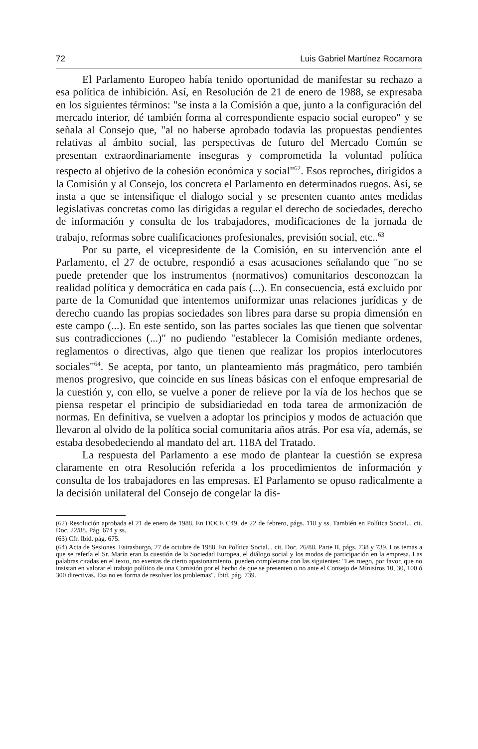72 Luis Gabriel Martínez Rocamora
El Parlamento Europeo había tenido oportunidad de manifestar su rechazo a esa política de inhibición. Así, en Resolución de 21 de enero de 1988, se expresaba en los siguientes términos: "se insta a la Comisión a que, junto a la configuración del mercado interior, dé también forma al correspondiente espacio social europeo" y se señala al Consejo que, "al no haberse aprobado todavía las propuestas pendientes relativas al ámbito social, las perspectivas de futuro del Mercado Común se presentan extraordinariamente inseguras y comprometida la voluntad política respecto al objetivo de la cohesión económica y social"<sup>62</sup>. Esos reproches, dirigidos a la Comisión y al Consejo, los concreta el Parlamento en determinados ruegos. Así, se insta a que se intensifique el dialogo social y se presenten cuanto antes medidas legislativas concretas como las dirigidas a regular el derecho de sociedades, derecho de información y consulta de los trabajadores, modificaciones de la jornada de trabajo, reformas sobre cualificaciones profesionales, previsión social, etc..<sup>63</sup>
Por su parte, el vicepresidente de la Comisión, en su intervención ante el Parlamento, el 27 de octubre, respondió a esas acusaciones señalando que "no se puede pretender que los instrumentos (normativos) comunitarios desconozcan la realidad política y democrática en cada país (...). En consecuencia, está excluido por parte de la Comunidad que intentemos uniformizar unas relaciones jurídicas y de derecho cuando las propias sociedades son libres para darse su propia dimensión en este campo (...). En este sentido, son las partes sociales las que tienen que solventar sus contradicciones (...)" no pudiendo "establecer la Comisión mediante ordenes, reglamentos o directivas, algo que tienen que realizar los propios interlocutores sociales"<sup>64</sup>. Se acepta, por tanto, un planteamiento más pragmático, pero también menos progresivo, que coincide en sus líneas básicas con el enfoque empresarial de la cuestión y, con ello, se vuelve a poner de relieve por la vía de los hechos que se piensa respetar el principio de subsidiariedad en toda tarea de armonización de normas. En definitiva, se vuelven a adoptar los principios y modos de actuación que llevaron al olvido de la política social comunitaria años atrás. Por esa vía, además, se estaba desobedeciendo al mandato del art. 118A del Tratado.
La respuesta del Parlamento a ese modo de plantear la cuestión se expresa claramente en otra Resolución referida a los procedimientos de información y consulta de los trabajadores en las empresas. El Parlamento se opuso radicalmente a la decisión unilateral del Consejo de congelar la dis-
(62) Resolución aprobada el 21 de enero de 1988. En DOCE C49, de 22 de febrero, págs. 118 y ss. También en Política Social... cit. Doc. 22/88. Pág. 674 y ss.
(63) Cfr. Ibid. pág. 675.
(64) Acta de Sesiones. Estrasburgo, 27 de octubre de 1988. En Política Social... cit. Doc. 26/88. Parte II. págs. 738 y 739. Los temas a que se refería el Sr. Marín eran la cuestión de la Sociedad Europea, el diálogo social y los modos de participación en la empresa. Las palabras citadas en el texto, no exentas de cierto apasionamiento, pueden completarse con las siguientes: "Les ruego, por favor, que no insistan en valorar el trabajo político de una Comisión por el hecho de que se presenten o no ante el Consejo de Ministros 10, 30, 100 ó 300 directivas. Esa no es forma de resolver los problemas". Ibid. pág. 739.